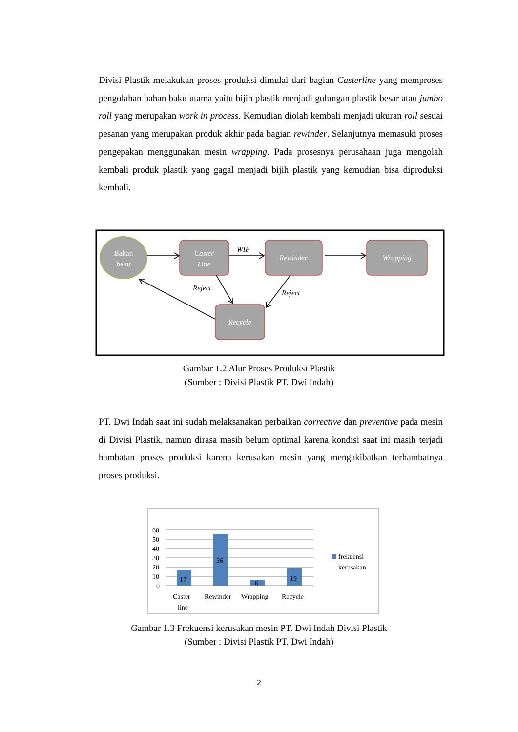Divisi Plastik melakukan proses produksi dimulai dari bagian Casterline yang memproses pengolahan bahan baku utama yaitu bijih plastik menjadi gulungan plastik besar atau jumbo roll yang merupakan work in process. Kemudian diolah kembali menjadi ukuran roll sesuai pesanan yang merupakan produk akhir pada bagian rewinder. Selanjutnya memasuki proses pengepakan menggunakan mesin wrapping. Pada prosesnya perusahaan juga mengolah kembali produk plastik yang gagal menjadi bijih plastik yang kemudian bisa diproduksi kembali.
Bahan
baku
Caster
Line
Rewinder
Wrapping
Recycle
WIP
Reject
Reject
Gambar 1.2 Alur Proses Produksi Plastik
(Sumber : Divisi Plastik PT. Dwi Indah)
PT. Dwi Indah saat ini sudah melaksanakan perbaikan corrective dan preventive pada mesin di Divisi Plastik, namun dirasa masih belum optimal karena kondisi saat ini masih terjadi hambatan proses produksi karena kerusakan mesin yang mengakibatkan terhambatnya proses produksi.
60
50
40
30
20
10
0
17
56
6
19
Caster
line
Rewinder
Wrapping
Recycle
frekuensi
kerusakan
Gambar 1.3 Frekuensi kerusakan mesin PT. Dwi Indah Divisi Plastik
(Sumber : Divisi Plastik PT. Dwi Indah)
2